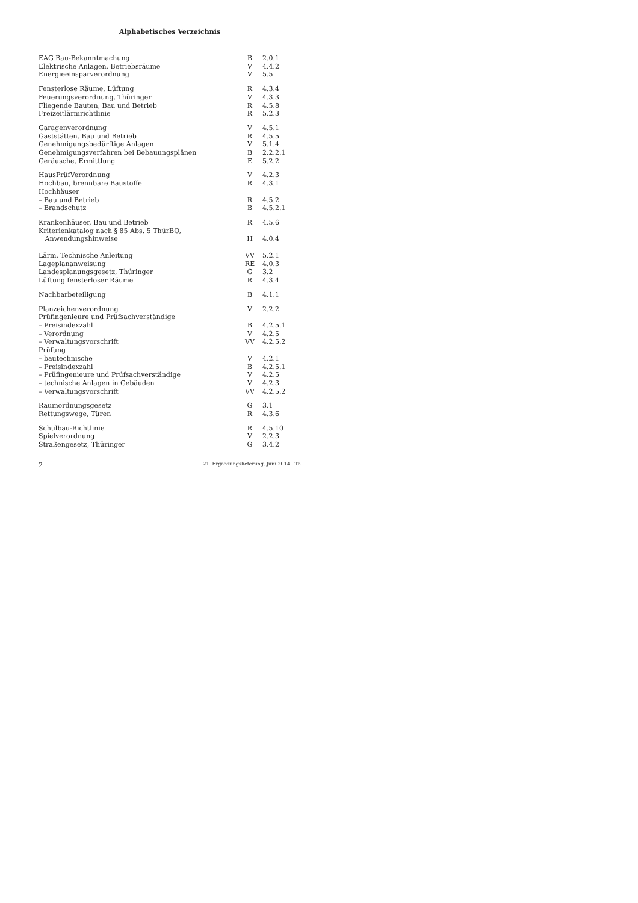Alphabetisches Verzeichnis
| EAG Bau-Bekanntmachung | B | 2.0.1 |
| Elektrische Anlagen, Betriebsräume | V | 4.4.2 |
| Energieeinsparverordnung | V | 5.5 |
| Fensterlose Räume, Lüftung | R | 4.3.4 |
| Feuerungsverordnung, Thüringer | V | 4.3.3 |
| Fliegende Bauten, Bau und Betrieb | R | 4.5.8 |
| Freizeitlärmrichtlinie | R | 5.2.3 |
| Garagenverordnung | V | 4.5.1 |
| Gaststätten, Bau und Betrieb | R | 4.5.5 |
| Genehmigungsbedürftige Anlagen | V | 5.1.4 |
| Genehmigungsverfahren bei Bebauungsplänen | B | 2.2.2.1 |
| Geräusche, Ermittlung | E | 5.2.2 |
| HausPrüfVerordnung | V | 4.2.3 |
| Hochbau, brennbare Baustoffe | R | 4.3.1 |
| Hochhäuser | | |
| – Bau und Betrieb | R | 4.5.2 |
| – Brandschutz | B | 4.5.2.1 |
| Krankenhäuser, Bau und Betrieb | R | 4.5.6 |
| Kriterienkatalog nach § 85 Abs. 5 ThürBO, Anwendungshinweise | H | 4.0.4 |
| Lärm, Technische Anleitung | VV | 5.2.1 |
| Lageplananweisung | RE | 4.0.3 |
| Landesplanungsgesetz, Thüringer | G | 3.2 |
| Lüftung fensterloser Räume | R | 4.3.4 |
| Nachbarbeteiligung | B | 4.1.1 |
| Planzeichenverordnung | V | 2.2.2 |
| Prüfingenieure und Prüfsachverständige | | |
| – Preisindexzahl | B | 4.2.5.1 |
| – Verordnung | V | 4.2.5 |
| – Verwaltungsvorschrift | VV | 4.2.5.2 |
| Prüfung | | |
| – bautechnische | V | 4.2.1 |
| – Preisindexzahl | B | 4.2.5.1 |
| – Prüfingenieure und Prüfsachverständige | V | 4.2.5 |
| – technische Anlagen in Gebäuden | V | 4.2.3 |
| – Verwaltungsvorschrift | VV | 4.2.5.2 |
| Raumordnungsgesetz | G | 3.1 |
| Rettungswege, Türen | R | 4.3.6 |
| Schulbau-Richtlinie | R | 4.5.10 |
| Spielverordnung | V | 2.2.3 |
| Straßengesetz, Thüringer | G | 3.4.2 |
2 21. Ergänzungslieferung, Juni 2014 Th